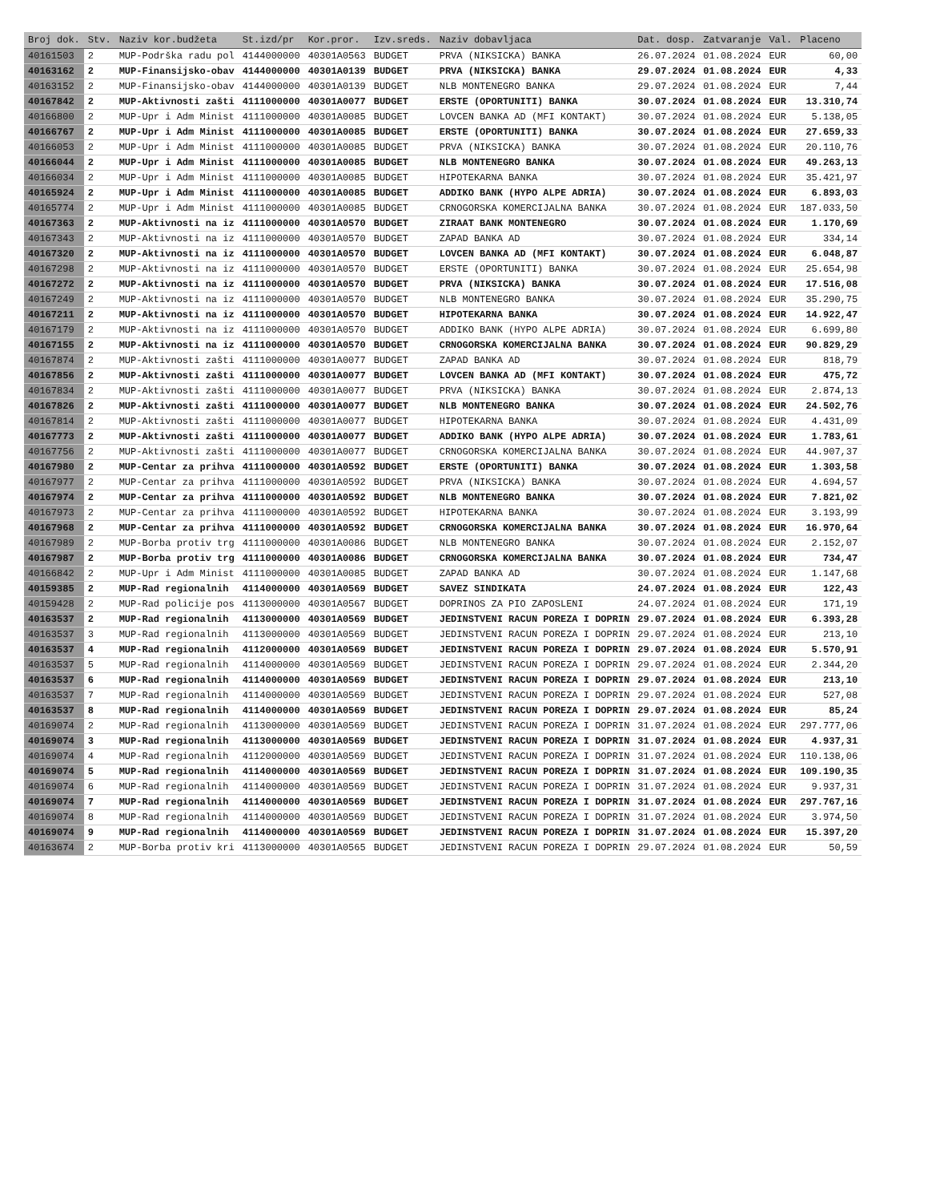| Broj dok. | Stv. | Naziv kor.budžeta | St.izd/pr | Kor.pror. | Izv.sreds. | Naziv dobavljaca | Dat. dosp. | Zatvaranje | Val. | Placeno |
| --- | --- | --- | --- | --- | --- | --- | --- | --- | --- | --- |
| 40161503 | 2 | MUP-Podrška radu pol | 4144000000 | 40301A0563 | BUDGET | PRVA (NIKSICKA) BANKA | 26.07.2024 | 01.08.2024 | EUR | 60,00 |
| 40163162 | 2 | MUP-Finansijsko-obav | 4144000000 | 40301A0139 | BUDGET | PRVA (NIKSICKA) BANKA | 29.07.2024 | 01.08.2024 | EUR | 4,33 |
| 40163152 | 2 | MUP-Finansijsko-obav | 4144000000 | 40301A0139 | BUDGET | NLB MONTENEGRO BANKA | 29.07.2024 | 01.08.2024 | EUR | 7,44 |
| 40167842 | 2 | MUP-Aktivnosti zašti | 4111000000 | 40301A0077 | BUDGET | ERSTE (OPORTUNITI) BANKA | 30.07.2024 | 01.08.2024 | EUR | 13.310,74 |
| 40166800 | 2 | MUP-Upr i Adm Minist | 4111000000 | 40301A0085 | BUDGET | LOVCEN BANKA AD (MFI KONTAKT) | 30.07.2024 | 01.08.2024 | EUR | 5.138,05 |
| 40166767 | 2 | MUP-Upr i Adm Minist | 4111000000 | 40301A0085 | BUDGET | ERSTE (OPORTUNITI) BANKA | 30.07.2024 | 01.08.2024 | EUR | 27.659,33 |
| 40166053 | 2 | MUP-Upr i Adm Minist | 4111000000 | 40301A0085 | BUDGET | PRVA (NIKSICKA) BANKA | 30.07.2024 | 01.08.2024 | EUR | 20.110,76 |
| 40166044 | 2 | MUP-Upr i Adm Minist | 4111000000 | 40301A0085 | BUDGET | NLB MONTENEGRO BANKA | 30.07.2024 | 01.08.2024 | EUR | 49.263,13 |
| 40166034 | 2 | MUP-Upr i Adm Minist | 4111000000 | 40301A0085 | BUDGET | HIPOTEKARNA BANKA | 30.07.2024 | 01.08.2024 | EUR | 35.421,97 |
| 40165924 | 2 | MUP-Upr i Adm Minist | 4111000000 | 40301A0085 | BUDGET | ADDIKO BANK (HYPO ALPE ADRIA) | 30.07.2024 | 01.08.2024 | EUR | 6.893,03 |
| 40165774 | 2 | MUP-Upr i Adm Minist | 4111000000 | 40301A0085 | BUDGET | CRNOGORSKA KOMERCIJALNA BANKA | 30.07.2024 | 01.08.2024 | EUR | 187.033,50 |
| 40167363 | 2 | MUP-Aktivnosti na iz | 4111000000 | 40301A0570 | BUDGET | ZIRAAT BANK MONTENEGRO | 30.07.2024 | 01.08.2024 | EUR | 1.170,69 |
| 40167343 | 2 | MUP-Aktivnosti na iz | 4111000000 | 40301A0570 | BUDGET | ZAPAD BANKA AD | 30.07.2024 | 01.08.2024 | EUR | 334,14 |
| 40167320 | 2 | MUP-Aktivnosti na iz | 4111000000 | 40301A0570 | BUDGET | LOVCEN BANKA AD (MFI KONTAKT) | 30.07.2024 | 01.08.2024 | EUR | 6.048,87 |
| 40167298 | 2 | MUP-Aktivnosti na iz | 4111000000 | 40301A0570 | BUDGET | ERSTE (OPORTUNITI) BANKA | 30.07.2024 | 01.08.2024 | EUR | 25.654,98 |
| 40167272 | 2 | MUP-Aktivnosti na iz | 4111000000 | 40301A0570 | BUDGET | PRVA (NIKSICKA) BANKA | 30.07.2024 | 01.08.2024 | EUR | 17.516,08 |
| 40167249 | 2 | MUP-Aktivnosti na iz | 4111000000 | 40301A0570 | BUDGET | NLB MONTENEGRO BANKA | 30.07.2024 | 01.08.2024 | EUR | 35.290,75 |
| 40167211 | 2 | MUP-Aktivnosti na iz | 4111000000 | 40301A0570 | BUDGET | HIPOTEKARNA BANKA | 30.07.2024 | 01.08.2024 | EUR | 14.922,47 |
| 40167179 | 2 | MUP-Aktivnosti na iz | 4111000000 | 40301A0570 | BUDGET | ADDIKO BANK (HYPO ALPE ADRIA) | 30.07.2024 | 01.08.2024 | EUR | 6.699,80 |
| 40167155 | 2 | MUP-Aktivnosti na iz | 4111000000 | 40301A0570 | BUDGET | CRNOGORSKA KOMERCIJALNA BANKA | 30.07.2024 | 01.08.2024 | EUR | 90.829,29 |
| 40167874 | 2 | MUP-Aktivnosti zašti | 4111000000 | 40301A0077 | BUDGET | ZAPAD BANKA AD | 30.07.2024 | 01.08.2024 | EUR | 818,79 |
| 40167856 | 2 | MUP-Aktivnosti zašti | 4111000000 | 40301A0077 | BUDGET | LOVCEN BANKA AD (MFI KONTAKT) | 30.07.2024 | 01.08.2024 | EUR | 475,72 |
| 40167834 | 2 | MUP-Aktivnosti zašti | 4111000000 | 40301A0077 | BUDGET | PRVA (NIKSICKA) BANKA | 30.07.2024 | 01.08.2024 | EUR | 2.874,13 |
| 40167826 | 2 | MUP-Aktivnosti zašti | 4111000000 | 40301A0077 | BUDGET | NLB MONTENEGRO BANKA | 30.07.2024 | 01.08.2024 | EUR | 24.502,76 |
| 40167814 | 2 | MUP-Aktivnosti zašti | 4111000000 | 40301A0077 | BUDGET | HIPOTEKARNA BANKA | 30.07.2024 | 01.08.2024 | EUR | 4.431,09 |
| 40167773 | 2 | MUP-Aktivnosti zašti | 4111000000 | 40301A0077 | BUDGET | ADDIKO BANK (HYPO ALPE ADRIA) | 30.07.2024 | 01.08.2024 | EUR | 1.783,61 |
| 40167756 | 2 | MUP-Aktivnosti zašti | 4111000000 | 40301A0077 | BUDGET | CRNOGORSKA KOMERCIJALNA BANKA | 30.07.2024 | 01.08.2024 | EUR | 44.907,37 |
| 40167980 | 2 | MUP-Centar za prihva | 4111000000 | 40301A0592 | BUDGET | ERSTE (OPORTUNITI) BANKA | 30.07.2024 | 01.08.2024 | EUR | 1.303,58 |
| 40167977 | 2 | MUP-Centar za prihva | 4111000000 | 40301A0592 | BUDGET | PRVA (NIKSICKA) BANKA | 30.07.2024 | 01.08.2024 | EUR | 4.694,57 |
| 40167974 | 2 | MUP-Centar za prihva | 4111000000 | 40301A0592 | BUDGET | NLB MONTENEGRO BANKA | 30.07.2024 | 01.08.2024 | EUR | 7.821,02 |
| 40167973 | 2 | MUP-Centar za prihva | 4111000000 | 40301A0592 | BUDGET | HIPOTEKARNA BANKA | 30.07.2024 | 01.08.2024 | EUR | 3.193,99 |
| 40167968 | 2 | MUP-Centar za prihva | 4111000000 | 40301A0592 | BUDGET | CRNOGORSKA KOMERCIJALNA BANKA | 30.07.2024 | 01.08.2024 | EUR | 16.970,64 |
| 40167989 | 2 | MUP-Borba protiv trg | 4111000000 | 40301A0086 | BUDGET | NLB MONTENEGRO BANKA | 30.07.2024 | 01.08.2024 | EUR | 2.152,07 |
| 40167987 | 2 | MUP-Borba protiv trg | 4111000000 | 40301A0086 | BUDGET | CRNOGORSKA KOMERCIJALNA BANKA | 30.07.2024 | 01.08.2024 | EUR | 734,47 |
| 40166842 | 2 | MUP-Upr i Adm Minist | 4111000000 | 40301A0085 | BUDGET | ZAPAD BANKA AD | 30.07.2024 | 01.08.2024 | EUR | 1.147,68 |
| 40159385 | 2 | MUP-Rad regionalnih | 4114000000 | 40301A0569 | BUDGET | SAVEZ SINDIKATA | 24.07.2024 | 01.08.2024 | EUR | 122,43 |
| 40159428 | 2 | MUP-Rad policije pos | 4113000000 | 40301A0567 | BUDGET | DOPRINOS ZA PIO ZAPOSLENI | 24.07.2024 | 01.08.2024 | EUR | 171,19 |
| 40163537 | 2 | MUP-Rad regionalnih | 4113000000 | 40301A0569 | BUDGET | JEDINSTVENI RACUN POREZA I DOPRIN | 29.07.2024 | 01.08.2024 | EUR | 6.393,28 |
| 40163537 | 3 | MUP-Rad regionalnih | 4113000000 | 40301A0569 | BUDGET | JEDINSTVENI RACUN POREZA I DOPRIN | 29.07.2024 | 01.08.2024 | EUR | 213,10 |
| 40163537 | 4 | MUP-Rad regionalnih | 4112000000 | 40301A0569 | BUDGET | JEDINSTVENI RACUN POREZA I DOPRIN | 29.07.2024 | 01.08.2024 | EUR | 5.570,91 |
| 40163537 | 5 | MUP-Rad regionalnih | 4114000000 | 40301A0569 | BUDGET | JEDINSTVENI RACUN POREZA I DOPRIN | 29.07.2024 | 01.08.2024 | EUR | 2.344,20 |
| 40163537 | 6 | MUP-Rad regionalnih | 4114000000 | 40301A0569 | BUDGET | JEDINSTVENI RACUN POREZA I DOPRIN | 29.07.2024 | 01.08.2024 | EUR | 213,10 |
| 40163537 | 7 | MUP-Rad regionalnih | 4114000000 | 40301A0569 | BUDGET | JEDINSTVENI RACUN POREZA I DOPRIN | 29.07.2024 | 01.08.2024 | EUR | 527,08 |
| 40163537 | 8 | MUP-Rad regionalnih | 4114000000 | 40301A0569 | BUDGET | JEDINSTVENI RACUN POREZA I DOPRIN | 29.07.2024 | 01.08.2024 | EUR | 85,24 |
| 40169074 | 2 | MUP-Rad regionalnih | 4113000000 | 40301A0569 | BUDGET | JEDINSTVENI RACUN POREZA I DOPRIN | 31.07.2024 | 01.08.2024 | EUR | 297.777,06 |
| 40169074 | 3 | MUP-Rad regionalnih | 4113000000 | 40301A0569 | BUDGET | JEDINSTVENI RACUN POREZA I DOPRIN | 31.07.2024 | 01.08.2024 | EUR | 4.937,31 |
| 40169074 | 4 | MUP-Rad regionalnih | 4112000000 | 40301A0569 | BUDGET | JEDINSTVENI RACUN POREZA I DOPRIN | 31.07.2024 | 01.08.2024 | EUR | 110.138,06 |
| 40169074 | 5 | MUP-Rad regionalnih | 4114000000 | 40301A0569 | BUDGET | JEDINSTVENI RACUN POREZA I DOPRIN | 31.07.2024 | 01.08.2024 | EUR | 109.190,35 |
| 40169074 | 6 | MUP-Rad regionalnih | 4114000000 | 40301A0569 | BUDGET | JEDINSTVENI RACUN POREZA I DOPRIN | 31.07.2024 | 01.08.2024 | EUR | 9.937,31 |
| 40169074 | 7 | MUP-Rad regionalnih | 4114000000 | 40301A0569 | BUDGET | JEDINSTVENI RACUN POREZA I DOPRIN | 31.07.2024 | 01.08.2024 | EUR | 297.767,16 |
| 40169074 | 8 | MUP-Rad regionalnih | 4114000000 | 40301A0569 | BUDGET | JEDINSTVENI RACUN POREZA I DOPRIN | 31.07.2024 | 01.08.2024 | EUR | 3.974,50 |
| 40169074 | 9 | MUP-Rad regionalnih | 4114000000 | 40301A0569 | BUDGET | JEDINSTVENI RACUN POREZA I DOPRIN | 31.07.2024 | 01.08.2024 | EUR | 15.397,20 |
| 40163674 | 2 | MUP-Borba protiv kri | 4113000000 | 40301A0565 | BUDGET | JEDINSTVENI RACUN POREZA I DOPRIN | 29.07.2024 | 01.08.2024 | EUR | 50,59 |